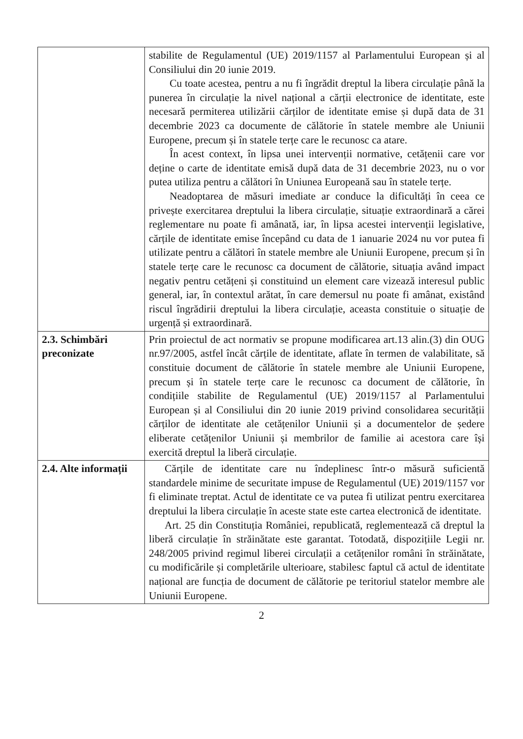| | stabilite de Regulamentul (UE) 2019/1157 al Parlamentului European și al Consiliului din 20 iunie 2019. Cu toate acestea, pentru a nu fi îngrădit dreptul la libera circulație până la punerea în circulație la nivel național a cărții electronice de identitate, este necesară permiterea utilizării cărților de identitate emise și după data de 31 decembrie 2023 ca documente de călătorie în statele membre ale Uniunii Europene, precum și în statele terțe care le recunosc ca atare. În acest context, în lipsa unei intervenții normative, cetățenii care vor deține o carte de identitate emisă după data de 31 decembrie 2023, nu o vor putea utiliza pentru a călători în Uniunea Europeană sau în statele terțe. Neadoptarea de măsuri imediate ar conduce la dificultăți în ceea ce privește exercitarea dreptului la libera circulație, situație extraordinară a cărei reglementare nu poate fi amânată, iar, în lipsa acestei intervenții legislative, cărțile de identitate emise începând cu data de 1 ianuarie 2024 nu vor putea fi utilizate pentru a călători în statele membre ale Uniunii Europene, precum și în statele terțe care le recunosc ca document de călătorie, situația având impact negativ pentru cetățeni și constituind un element care vizează interesul public general, iar, în contextul arătat, în care demersul nu poate fi amânat, existând riscul îngrădirii dreptului la libera circulație, aceasta constituie o situație de urgență și extraordinară. |
| 2.3. Schimbări preconizate | Prin proiectul de act normativ se propune modificarea art.13 alin.(3) din OUG nr.97/2005, astfel încât cărțile de identitate, aflate în termen de valabilitate, să constituie document de călătorie în statele membre ale Uniunii Europene, precum și în statele terțe care le recunosc ca document de călătorie, în condițiile stabilite de Regulamentul (UE) 2019/1157 al Parlamentului European și al Consiliului din 20 iunie 2019 privind consolidarea securității cărților de identitate ale cetățenilor Uniunii și a documentelor de ședere eliberate cetățenilor Uniunii și membrilor de familie ai acestora care își exercită dreptul la liberă circulație. |
| 2.4. Alte informații | Cărțile de identitate care nu îndeplinesc într-o măsură suficientă standardele minime de securitate impuse de Regulamentul (UE) 2019/1157 vor fi eliminate treptat. Actul de identitate ce va putea fi utilizat pentru exercitarea dreptului la libera circulație în aceste state este cartea electronică de identitate. Art. 25 din Constituția României, republicată, reglementează că dreptul la liberă circulație în străinătate este garantat. Totodată, dispozițiile Legii nr. 248/2005 privind regimul liberei circulații a cetățenilor români în străinătate, cu modificările și completările ulterioare, stabilesc faptul că actul de identitate național are funcția de document de călătorie pe teritoriul statelor membre ale Uniunii Europene. |
2